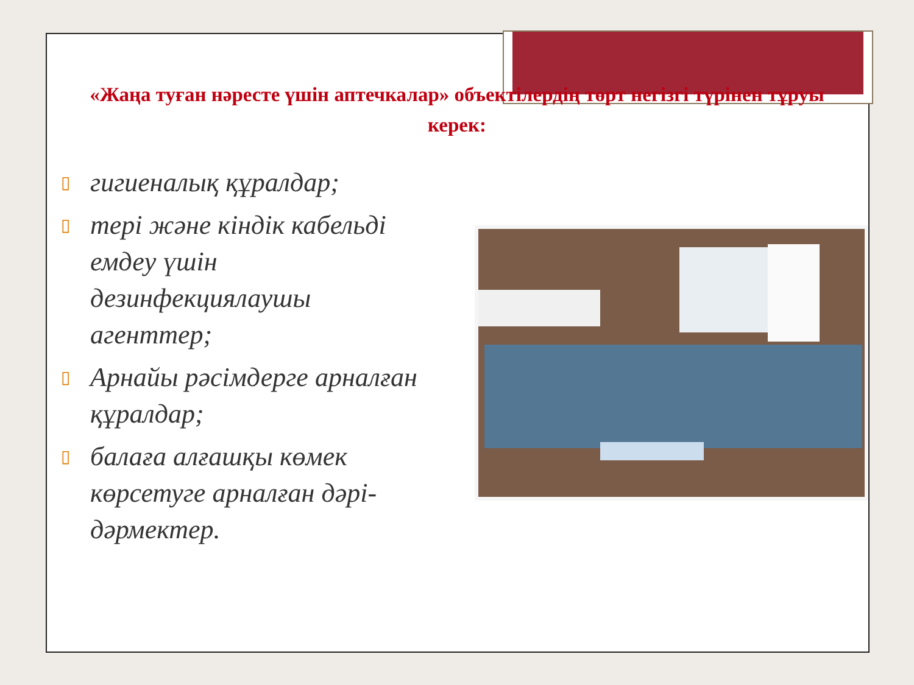«Жаңа туған нәресте үшін аптечкалар» объектілердің төрт негізгі түрінен тұруы керек:
▯ гигиеналық құралдар;
▯ тері және кіндік кабельді емдеу үшін дезинфекциялаушы агенттер;
▯ Арнайы рәсімдерге арналған құралдар;
▯ балаға алғашқы көмек көрсетуге арналған дәрі-дәрмектер.